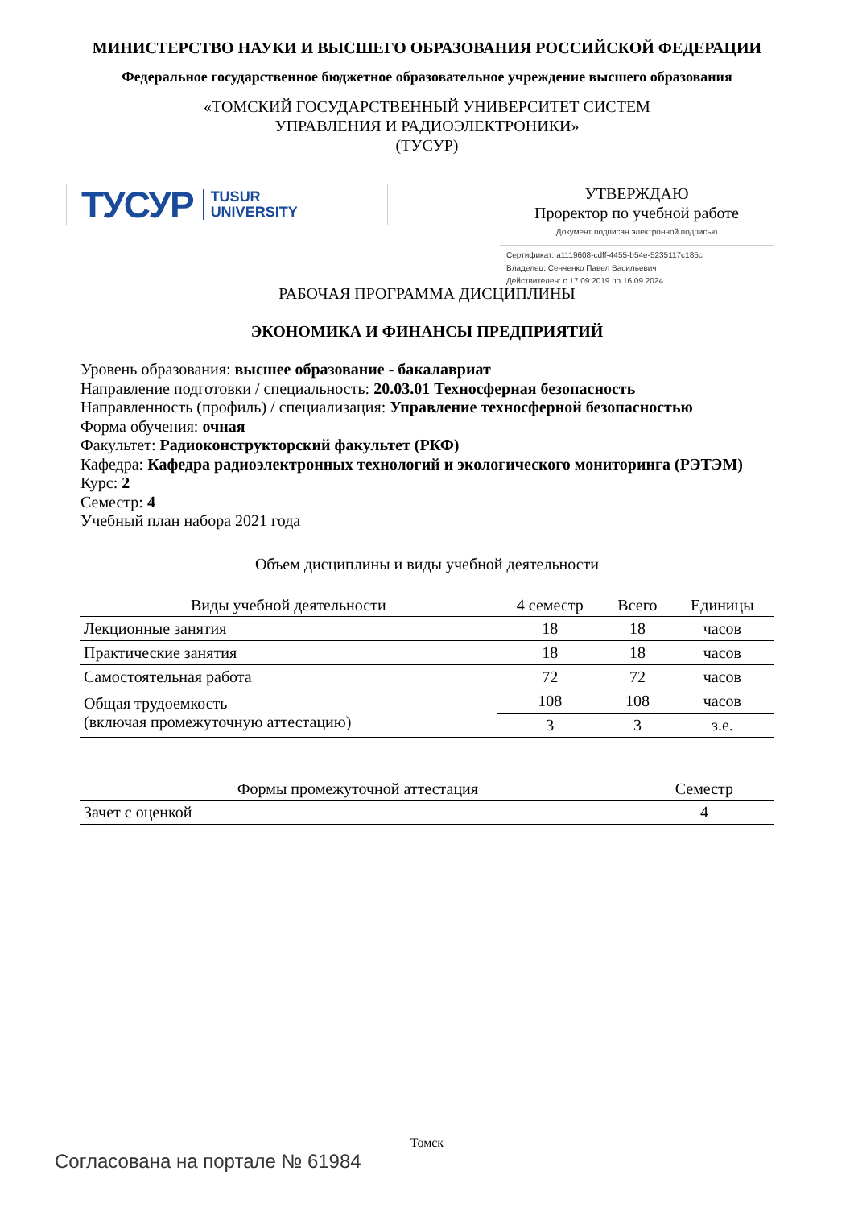МИНИСТЕРСТВО НАУКИ И ВЫСШЕГО ОБРАЗОВАНИЯ РОССИЙСКОЙ ФЕДЕРАЦИИ
Федеральное государственное бюджетное образовательное учреждение высшего образования
«ТОМСКИЙ ГОСУДАРСТВЕННЫЙ УНИВЕРСИТЕТ СИСТЕМ
УПРАВЛЕНИЯ И РАДИОЭЛЕКТРОНИКИ»
(ТУСУР)
ТУСУР TUSUR
UNIVERSITY
УТВЕРЖДАЮ
Проректор по учебной работе
Документ подписан электронной подписью
Сертификат: a1119608-cdff-4455-b54e-5235117c185c
Владелец: Сенченко Павел Васильевич
Действителен: с 17.09.2019 по 16.09.2024
РАБОЧАЯ ПРОГРАММА ДИСЦИПЛИНЫ
ЭКОНОМИКА И ФИНАНСЫ ПРЕДПРИЯТИЙ
Уровень образования: высшее образование - бакалавриат
Направление подготовки / специальность: 20.03.01 Техносферная безопасность
Направленность (профиль) / специализация: Управление техносферной безопасностью
Форма обучения: очная
Факультет: Радиоконструкторский факультет (РКФ)
Кафедра: Кафедра радиоэлектронных технологий и экологического мониторинга (РЭТЭМ)
Курс: 2
Семестр: 4
Учебный план набора 2021 года
Объем дисциплины и виды учебной деятельности
| Виды учебной деятельности | 4 семестр | Всего | Единицы |
| --- | --- | --- | --- |
| Лекционные занятия | 18 | 18 | часов |
| Практические занятия | 18 | 18 | часов |
| Самостоятельная работа | 72 | 72 | часов |
| Общая трудоемкость (включая промежуточную аттестацию) | 108 | 108 | часов |
| | 3 | 3 | з.е. |
| Формы промежуточной аттестация | Семестр |
| --- | --- |
| Зачет с оценкой | 4 |
Томск
Согласована на портале № 61984